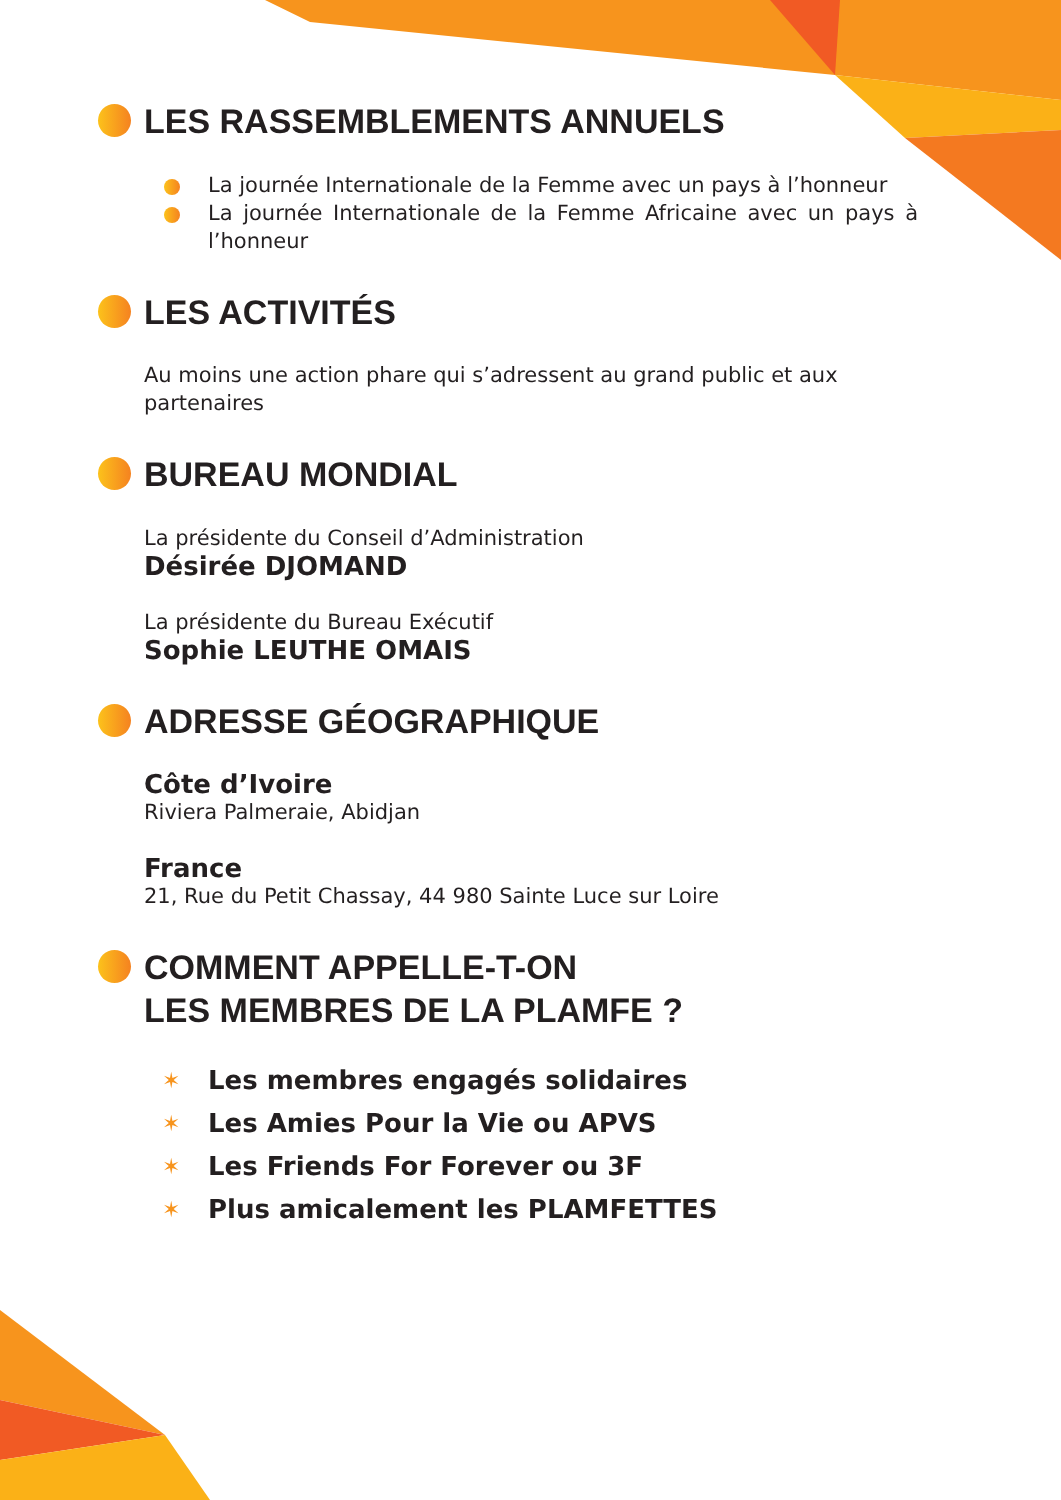LES RASSEMBLEMENTS ANNUELS
La journée Internationale de la Femme avec un pays à l’honneur
La journée Internationale de la Femme Africaine avec un pays à l’honneur
LES ACTIVITÉS
Au moins une action phare qui s’adressent au grand public et aux partenaires
BUREAU MONDIAL
La présidente du Conseil d’Administration
Désirée DJOMAND
La présidente du Bureau Exécutif
Sophie LEUTHE OMAIS
ADRESSE GÉOGRAPHIQUE
Côte d’Ivoire
Riviera Palmeraie, Abidjan
France
21, Rue du Petit Chassay, 44 980 Sainte Luce sur Loire
COMMENT APPELLE-T-ON
LES MEMBRES DE LA PLAMFE ?
✶ Les membres engagés solidaires
✶ Les Amies Pour la Vie ou APVS
✶ Les Friends For Forever ou 3F
✶ Plus amicalement les PLAMFETTES